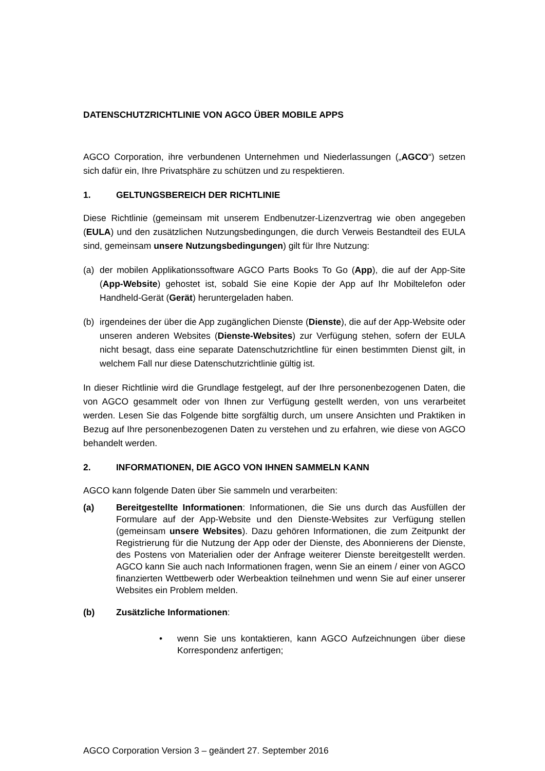DATENSCHUTZRICHTLINIE VON AGCO ÜBER MOBILE APPS
AGCO Corporation, ihre verbundenen Unternehmen und Niederlassungen („AGCO“) setzen sich dafür ein, Ihre Privatsphäre zu schützen und zu respektieren.
1. GELTUNGSBEREICH DER RICHTLINIE
Diese Richtlinie (gemeinsam mit unserem Endbenutzer-Lizenzvertrag wie oben angegeben (EULA) und den zusätzlichen Nutzungsbedingungen, die durch Verweis Bestandteil des EULA sind, gemeinsam unsere Nutzungsbedingungen) gilt für Ihre Nutzung:
(a) der mobilen Applikationssoftware AGCO Parts Books To Go (App), die auf der App-Site (App-Website) gehostet ist, sobald Sie eine Kopie der App auf Ihr Mobiltelefon oder Handheld-Gerät (Gerät) heruntergeladen haben.
(b) irgendeines der über die App zugänglichen Dienste (Dienste), die auf der App-Website oder unseren anderen Websites (Dienste-Websites) zur Verfügung stehen, sofern der EULA nicht besagt, dass eine separate Datenschutzrichtline für einen bestimmten Dienst gilt, in welchem Fall nur diese Datenschutzrichtlinie gültig ist.
In dieser Richtlinie wird die Grundlage festgelegt, auf der Ihre personenbezogenen Daten, die von AGCO gesammelt oder von Ihnen zur Verfügung gestellt werden, von uns verarbeitet werden. Lesen Sie das Folgende bitte sorgfältig durch, um unsere Ansichten und Praktiken in Bezug auf Ihre personenbezogenen Daten zu verstehen und zu erfahren, wie diese von AGCO behandelt werden.
2. INFORMATIONEN, DIE AGCO VON IHNEN SAMMELN KANN
AGCO kann folgende Daten über Sie sammeln und verarbeiten:
(a) Bereitgestellte Informationen: Informationen, die Sie uns durch das Ausfüllen der Formulare auf der App-Website und den Dienste-Websites zur Verfügung stellen (gemeinsam unsere Websites). Dazu gehören Informationen, die zum Zeitpunkt der Registrierung für die Nutzung der App oder der Dienste, des Abonnierens der Dienste, des Postens von Materialien oder der Anfrage weiterer Dienste bereitgestellt werden. AGCO kann Sie auch nach Informationen fragen, wenn Sie an einem / einer von AGCO finanzierten Wettbewerb oder Werbeaktion teilnehmen und wenn Sie auf einer unserer Websites ein Problem melden.
(b) Zusätzliche Informationen:
• wenn Sie uns kontaktieren, kann AGCO Aufzeichnungen über diese Korrespondenz anfertigen;
AGCO Corporation Version 3 – geändert 27. September 2016